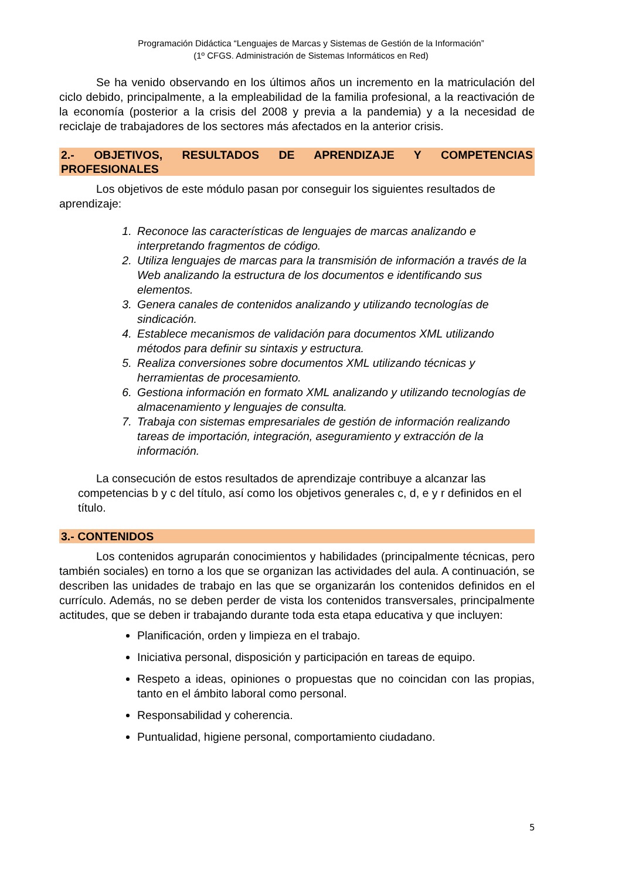Programación Didáctica “Lenguajes de Marcas y Sistemas de Gestión de la Información”
(1º CFGS. Administración de Sistemas Informáticos en Red)
Se ha venido observando en los últimos años un incremento en la matriculación del ciclo debido, principalmente, a la empleabilidad de la familia profesional, a la reactivación de la economía (posterior a la crisis del 2008 y previa a la pandemia) y a la necesidad de reciclaje de trabajadores de los sectores más afectados en la anterior crisis.
2.- OBJETIVOS, RESULTADOS DE APRENDIZAJE Y COMPETENCIAS PROFESIONALES
Los objetivos de este módulo pasan por conseguir los siguientes resultados de aprendizaje:
1. Reconoce las características de lenguajes de marcas analizando e interpretando fragmentos de código.
2. Utiliza lenguajes de marcas para la transmisión de información a través de la Web analizando la estructura de los documentos e identificando sus elementos.
3. Genera canales de contenidos analizando y utilizando tecnologías de sindicación.
4. Establece mecanismos de validación para documentos XML utilizando métodos para definir su sintaxis y estructura.
5. Realiza conversiones sobre documentos XML utilizando técnicas y herramientas de procesamiento.
6. Gestiona información en formato XML analizando y utilizando tecnologías de almacenamiento y lenguajes de consulta.
7. Trabaja con sistemas empresariales de gestión de información realizando tareas de importación, integración, aseguramiento y extracción de la información.
La consecución de estos resultados de aprendizaje contribuye a alcanzar las competencias b y c del título, así como los objetivos generales c, d, e y r definidos en el título.
3.- CONTENIDOS
Los contenidos agruparán conocimientos y habilidades (principalmente técnicas, pero también sociales) en torno a los que se organizan las actividades del aula. A continuación, se describen las unidades de trabajo en las que se organizarán los contenidos definidos en el currículo. Además, no se deben perder de vista los contenidos transversales, principalmente actitudes, que se deben ir trabajando durante toda esta etapa educativa y que incluyen:
Planificación, orden y limpieza en el trabajo.
Iniciativa personal, disposición y participación en tareas de equipo.
Respeto a ideas, opiniones o propuestas que no coincidan con las propias, tanto en el ámbito laboral como personal.
Responsabilidad y coherencia.
Puntualidad, higiene personal, comportamiento ciudadano.
5